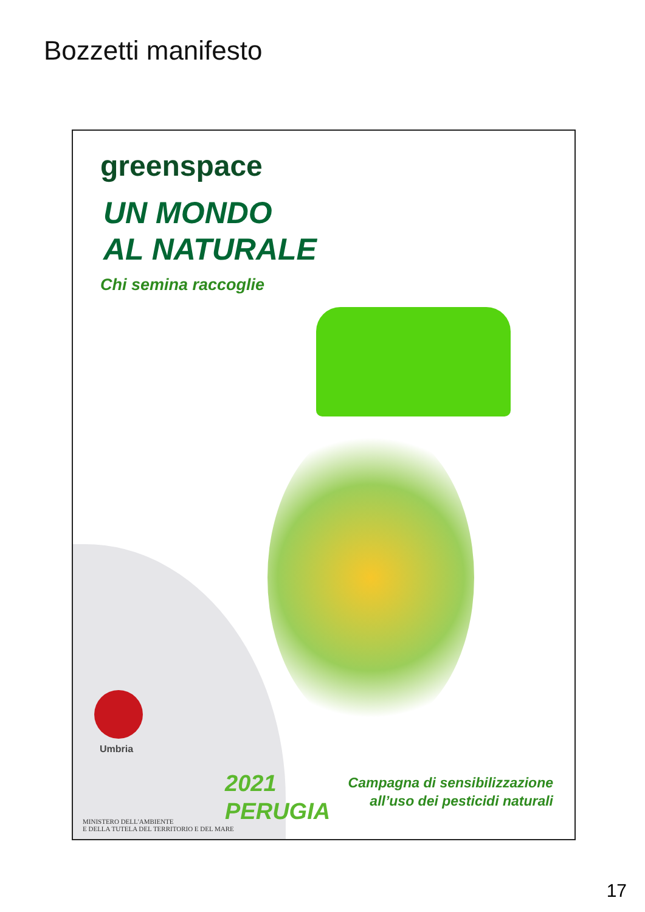Bozzetti manifesto
greenspace
UN MONDO
AL NATURALE
Chi semina raccoglie
Umbria
MINISTERO DELL'AMBIENTE
E DELLA TUTELA DEL TERRITORIO E DEL MARE
2021
PERUGIA
Campagna di sensibilizzazione
all’uso dei pesticidi naturali
17